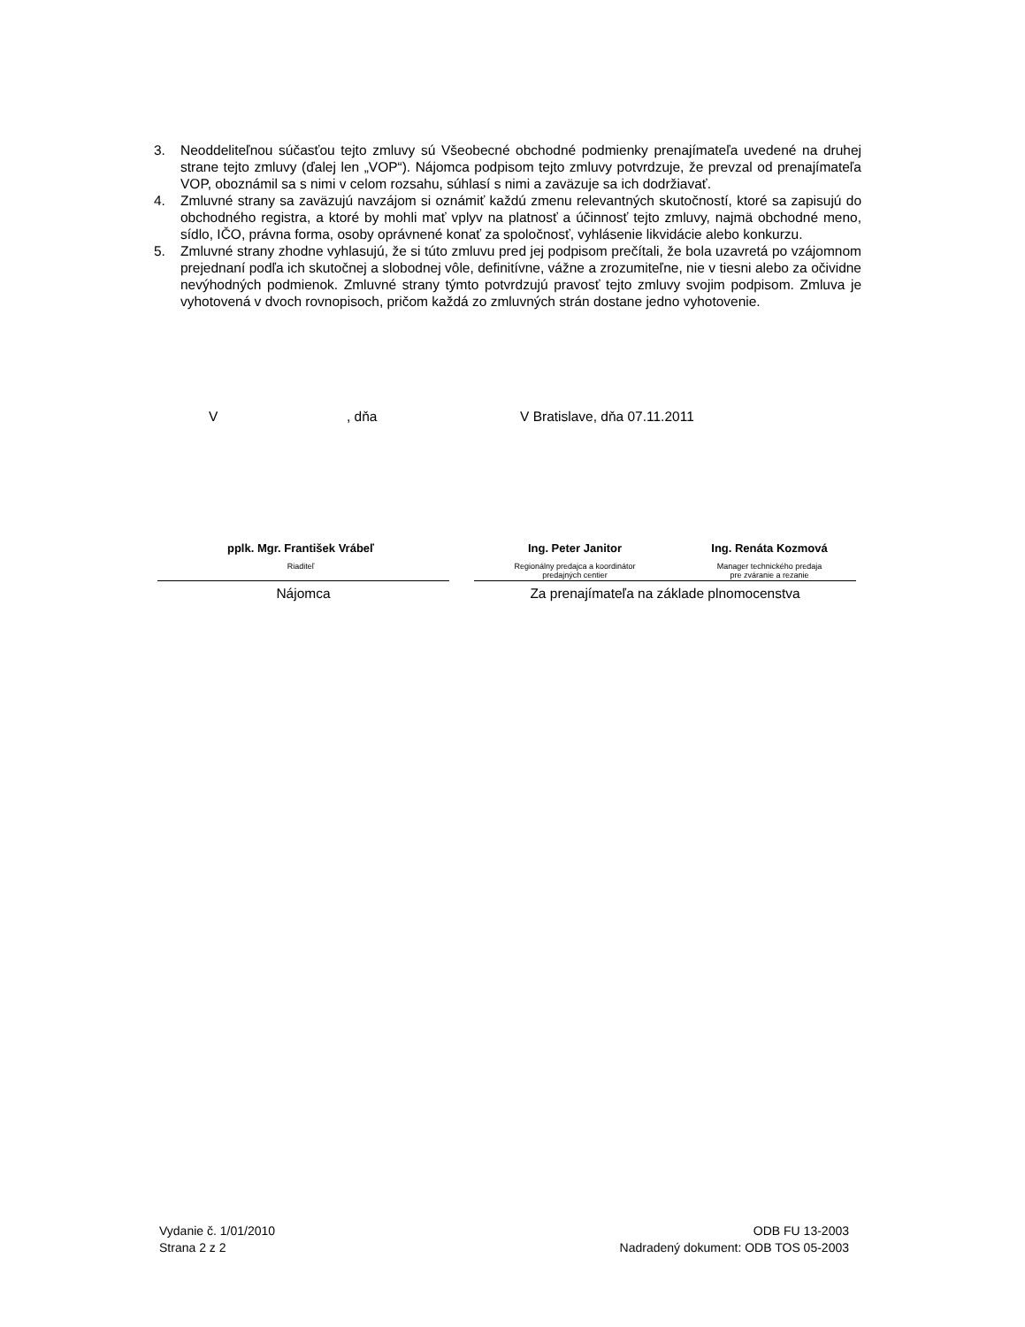3. Neoddeliteľnou súčasťou tejto zmluvy sú Všeobecné obchodné podmienky prenajímateľa uvedené na druhej strane tejto zmluvy (ďalej len „VOP“). Nájomca podpisom tejto zmluvy potvrdzuje, že prevzal od prenajímateľa VOP, oboznámil sa s nimi v celom rozsahu, súhlasí s nimi a zaväzuje sa ich dodržiavať.
4. Zmluvné strany sa zaväzujú navzájom si oznámiť každú zmenu relevantných skutočností, ktoré sa zapisujú do obchodného registra, a ktoré by mohli mať vplyv na platnosť a účinnosť tejto zmluvy, najmä obchodné meno, sídlo, IČO, právna forma, osoby oprávnené konať za spoločnosť, vyhlásenie likvidácie alebo konkurzu.
5. Zmluvné strany zhodne vyhlasujú, že si túto zmluvu pred jej podpisom prečítali, že bola uzavretá po vzájomnom prejednaní podľa ich skutočnej a slobodnej vôle, definitívne, vážne a zrozumiteľne, nie v tiesni alebo za očividne nevýhodných podmienok. Zmluvné strany týmto potvrdzujú pravosť tejto zmluvy svojim podpisom. Zmluva je vyhotovená v dvoch rovnopisoch, pričom každá zo zmluvných strán dostane jedno vyhotovenie.
V , dňa V Bratislave, dňa 07.11.2011
pplk. Mgr. František Vrábeľ
Riaditeľ
Ing. Peter Janitor
Regionálny predajca a koordinátor
predajných centier
Ing. Renáta Kozmová
Manager technického predaja
pre zváranie a rezanie
Nájomca Za prenajímateľa na základe plnomocenstva
Vydanie č. 1/01/2010
Strana 2 z 2
ODB FU 13-2003
Nadradený dokument: ODB TOS 05-2003